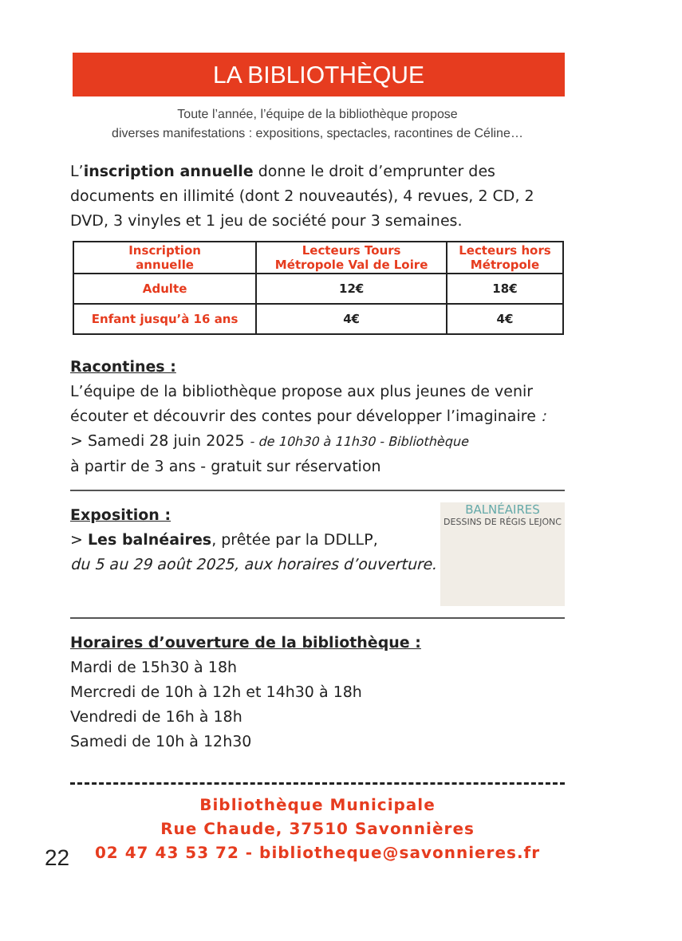LA BIBLIOTHÈQUE
Toute l’année, l’équipe de la bibliothèque propose
diverses manifestations : expositions, spectacles, racontines de Céline…
L’inscription annuelle donne le droit d’emprunter des documents en illimité (dont 2 nouveautés), 4 revues, 2 CD, 2 DVD, 3 vinyles et 1 jeu de société pour 3 semaines.
| Inscription annuelle | Lecteurs Tours Métropole Val de Loire | Lecteurs hors Métropole |
| --- | --- | --- |
| Adulte | 12€ | 18€ |
| Enfant jusqu’à 16 ans | 4€ | 4€ |
Racontines :
L’équipe de la bibliothèque propose aux plus jeunes de venir écouter et découvrir des contes pour développer l’imaginaire :
> Samedi 28 juin 2025 - de 10h30 à 11h30 - Bibliothèque
à partir de 3 ans - gratuit sur réservation
Exposition :
> Les balnéaires, prêtée par la DDLLP,
du 5 au 29 août 2025, aux horaires d’ouverture.
BALNÉAIRES
DESSINS DE RÉGIS LEJONC
Horaires d’ouverture de la bibliothèque :
Mardi de 15h30 à 18h
Mercredi de 10h à 12h et 14h30 à 18h
Vendredi de 16h à 18h
Samedi de 10h à 12h30
Bibliothèque Municipale
Rue Chaude, 37510 Savonnières
02 47 43 53 72 - bibliotheque@savonnieres.fr
22